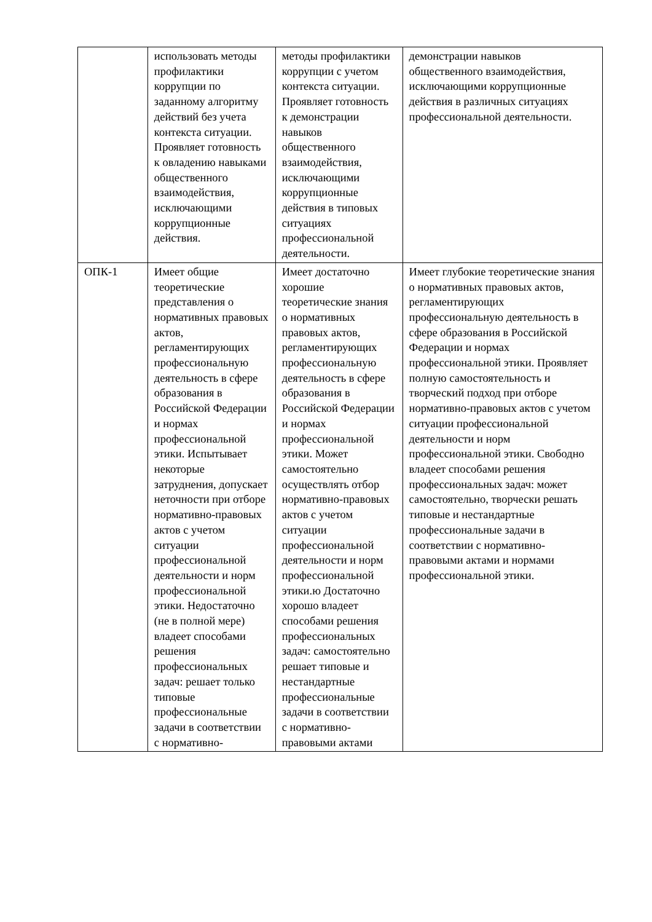| | использовать методы профилактики коррупции по заданному алгоритму действий без учета контекста ситуации. Проявляет готовность к овладению навыками общественного взаимодействия, исключающими коррупционные действия. | методы профилактики коррупции с учетом контекста ситуации. Проявляет готовность к демонстрации навыков общественного взаимодействия, исключающими коррупционные действия в типовых ситуациях профессиональной деятельности. | демонстрации навыков общественного взаимодействия, исключающими коррупционные действия в различных ситуациях профессиональной деятельности. |
| ОПК-1 | Имеет общие теоретические представления о нормативных правовых актов, регламентирующих профессиональную деятельность в сфере образования в Российской Федерации и нормах профессиональной этики. Испытывает некоторые затруднения, допускает неточности при отборе нормативно-правовых актов с учетом ситуации профессиональной деятельности и норм профессиональной этики. Недостаточно (не в полной мере) владеет способами решения профессиональных задач: решает только типовые профессиональные задачи в соответствии с нормативно- | Имеет достаточно хорошие теоретические знания о нормативных правовых актов, регламентирующих профессиональную деятельность в сфере образования в Российской Федерации и нормах профессиональной этики. Может самостоятельно осуществлять отбор нормативно-правовых актов с учетом ситуации профессиональной деятельности и норм профессиональной этики.ю Достаточно хорошо владеет способами решения профессиональных задач: самостоятельно решает типовые и нестандартные профессиональные задачи в соответствии с нормативно-правовыми актами | Имеет глубокие теоретические знания о нормативных правовых актов, регламентирующих профессиональную деятельность в сфере образования в Российской Федерации и нормах профессиональной этики. Проявляет полную самостоятельность и творческий подход при отборе нормативно-правовых актов с учетом ситуации профессиональной деятельности и норм профессиональной этики. Свободно владеет способами решения профессиональных задач: может самостоятельно, творчески решать типовые и нестандартные профессиональные задачи в соответствии с нормативно-правовыми актами и нормами профессиональной этики. |